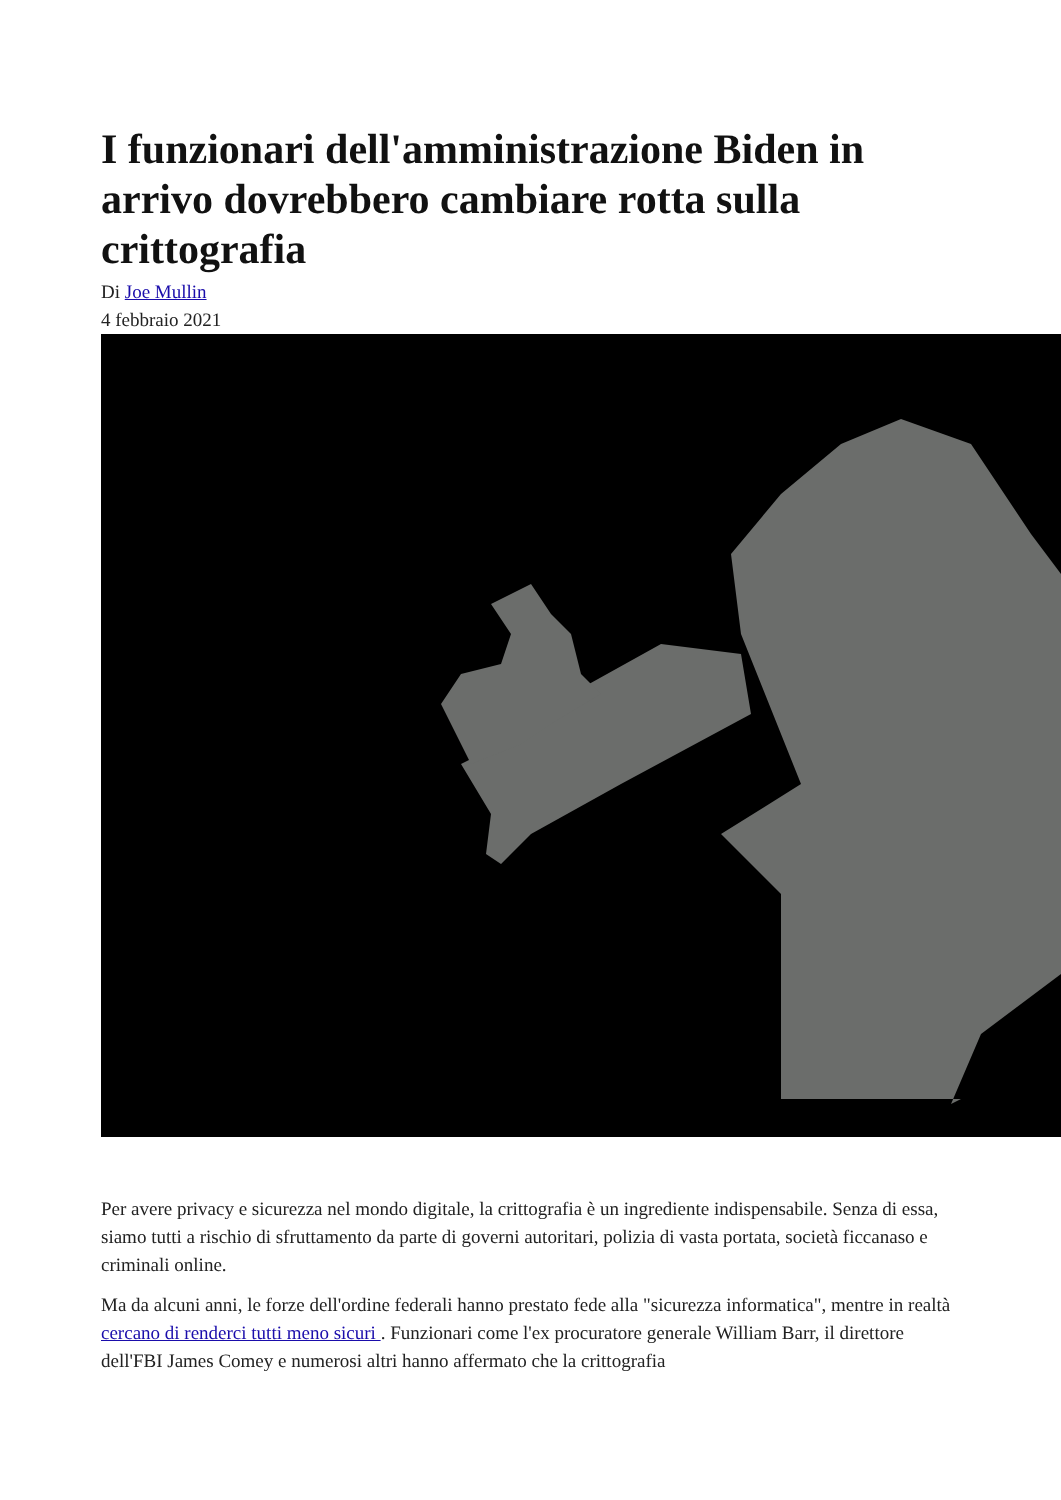I funzionari dell'amministrazione Biden in arrivo dovrebbero cambiare rotta sulla crittografia
Di Joe Mullin
4 febbraio 2021
Per avere privacy e sicurezza nel mondo digitale, la crittografia è un ingrediente indispensabile. Senza di essa, siamo tutti a rischio di sfruttamento da parte di governi autoritari, polizia di vasta portata, società ficcanaso e criminali online.
Ma da alcuni anni, le forze dell'ordine federali hanno prestato fede alla "sicurezza informatica", mentre in realtà cercano di renderci tutti meno sicuri . Funzionari come l'ex procuratore generale William Barr, il direttore dell'FBI James Comey e numerosi altri hanno affermato che la crittografia